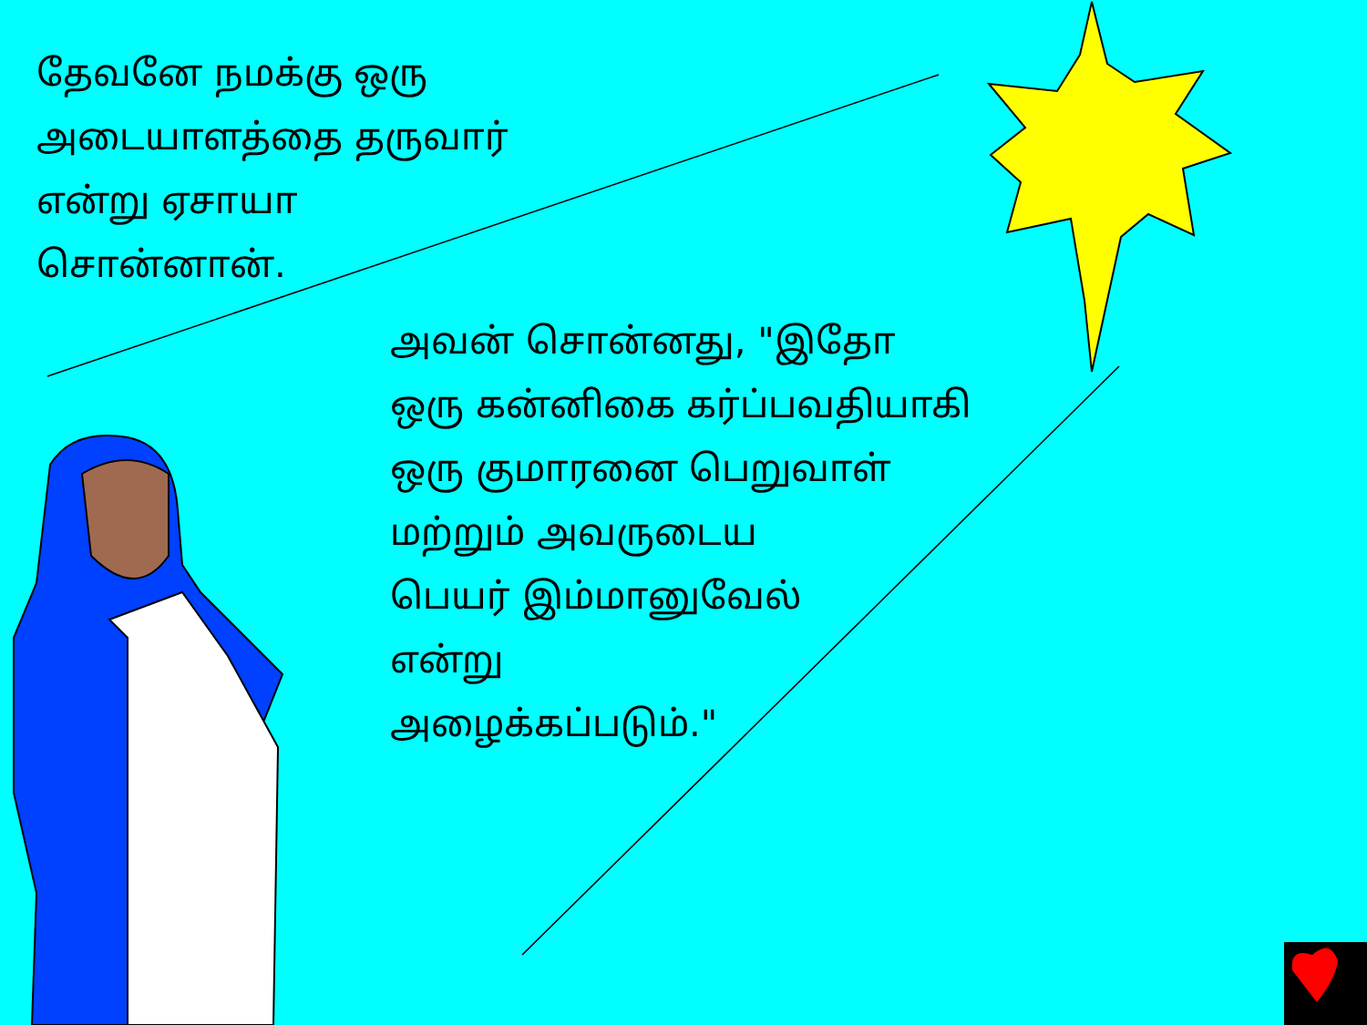தேவனே நமக்கு ஒரு அடையாளத்தை தருவார் என்று ஏசாயா சொன்னான்.
அவன் சொன்னது, "இதோ
ஒரு கன்னிகை கர்ப்பவதியாகி
ஒரு குமாரனை பெறுவாள்
மற்றும் அவருடைய
பெயர் இம்மானுவேல்
என்று
அழைக்கப்படும்."